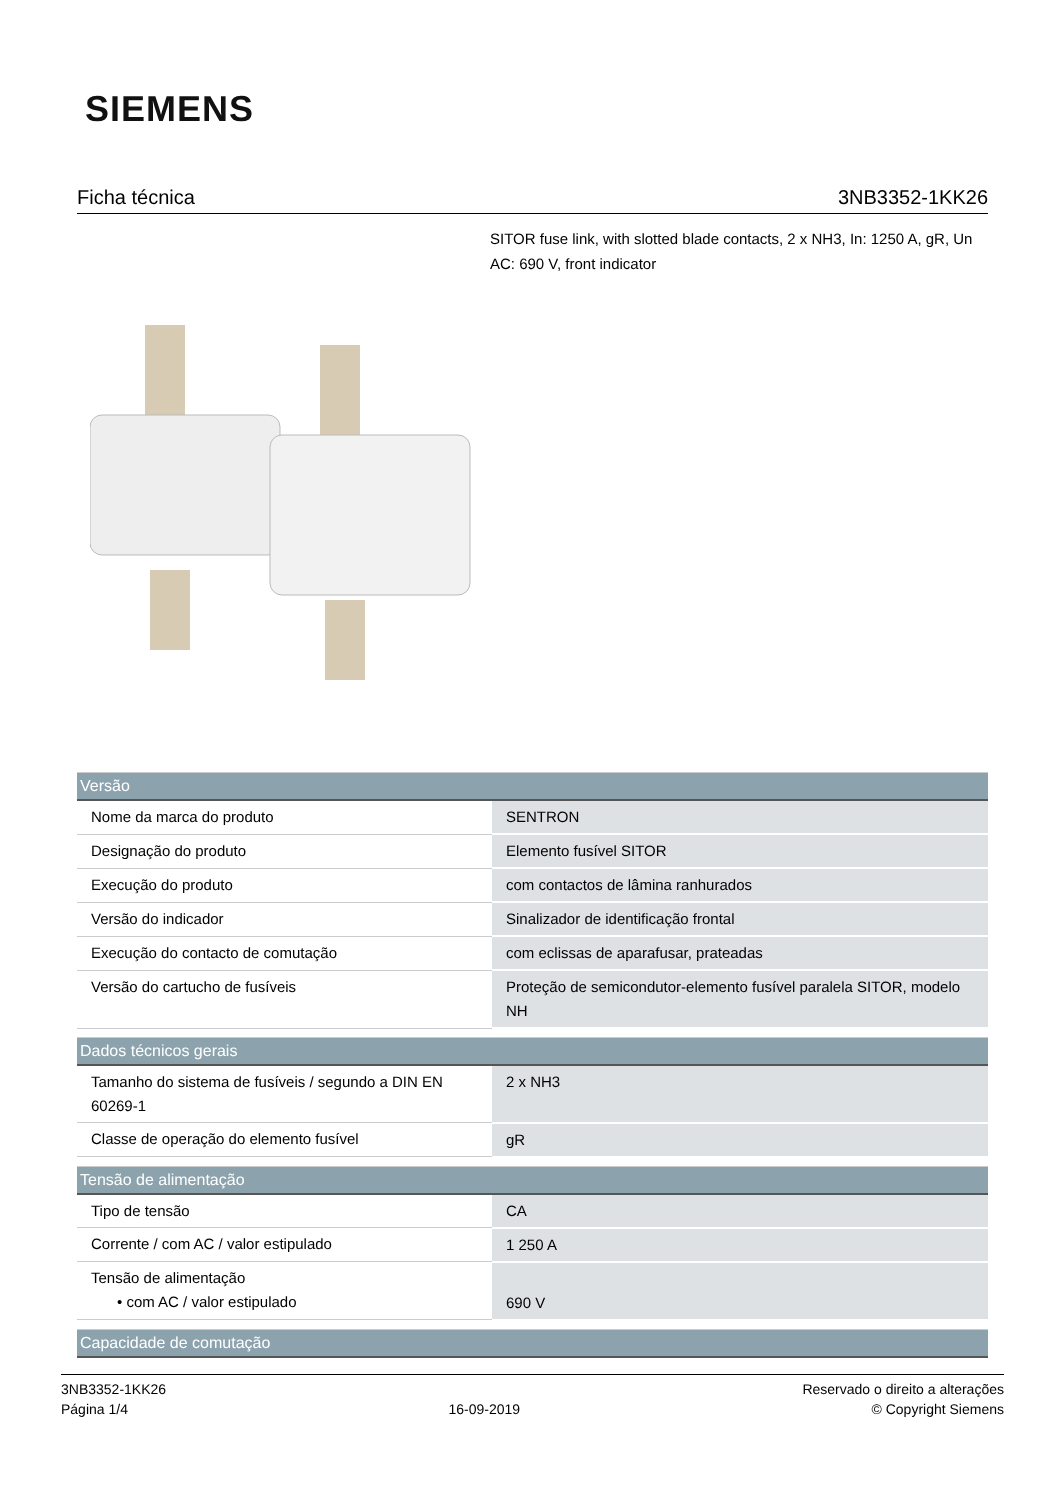SIEMENS
Ficha técnica 3NB3352-1KK26
SITOR fuse link, with slotted blade contacts, 2 x NH3, In: 1250 A, gR, Un AC: 690 V, front indicator
| Versão | |
| --- | --- |
| Nome da marca do produto | SENTRON |
| Designação do produto | Elemento fusível SITOR |
| Execução do produto | com contactos de lâmina ranhurados |
| Versão do indicador | Sinalizador de identificação frontal |
| Execução do contacto de comutação | com eclissas de aparafusar, prateadas |
| Versão do cartucho de fusíveis | Proteção de semicondutor-elemento fusível paralela SITOR, modelo NH |
| Dados técnicos gerais | |
| --- | --- |
| Tamanho do sistema de fusíveis / segundo a DIN EN 60269-1 | 2 x NH3 |
| Classe de operação do elemento fusível | gR |
| Tensão de alimentação | |
| --- | --- |
| Tipo de tensão | CA |
| Corrente / com AC / valor estipulado | 1 250 A |
| Tensão de alimentação • com AC / valor estipulado | 690 V |
| Capacidade de comutação |
| --- |
3NB3352-1KK26
Página 1/4
16-09-2019
Reservado o direito a alterações
© Copyright Siemens